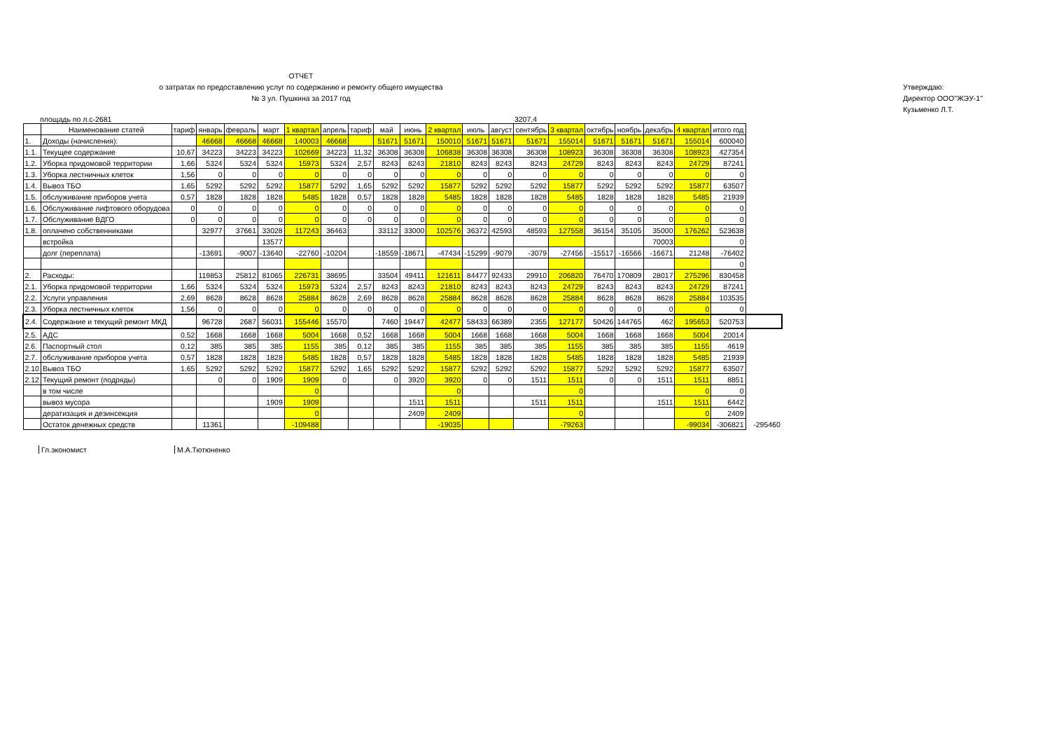ОТЧЕТ
о затратах по предоставлению услуг по содержанию и ремонту общего имущества
№ 3 ул. Пушкина за 2017 год
Утверждаю:
Директор ООО"ЖЭУ-1"
Кузьменко Л.Т.
площадь по л.с-2681 3207,4
| | Наименование статей | тариф | январь | февраль | март | 1 квартал | апрель | тариф | май | июнь | 2 квартал | июль | август | сентябрь | 3 квартал | октябрь | ноябрь | декабрь | 4 квартал | итого год | |
| --- | --- | --- | --- | --- | --- | --- | --- | --- | --- | --- | --- | --- | --- | --- | --- | --- | --- | --- | --- | --- | --- |
| 1. | Доходы (начисления): | | 46668 | 46668 | 46668 | 140003 | 46668 | | 51671 | 51671 | 150010 | 51671 | 51671 | 51671 | 155014 | 51671 | 51671 | 51671 | 155014 | 600040 | |
| 1.1. | Текущее содержание | 10,67 | 34223 | 34223 | 34223 | 102669 | 34223 | 11,32 | 36308 | 36308 | 106838 | 36308 | 36308 | 36308 | 108923 | 36308 | 36308 | 36308 | 108923 | 427354 | |
| 1.2. | Уборка придомовой территории | 1,66 | 5324 | 5324 | 5324 | 15973 | 5324 | 2,57 | 8243 | 8243 | 21810 | 8243 | 8243 | 8243 | 24729 | 8243 | 8243 | 8243 | 24729 | 87241 | |
| 1.3. | Уборка лестничных клеток | 1,56 | 0 | 0 | 0 | 0 | 0 | 0 | 0 | 0 | 0 | 0 | 0 | 0 | 0 | 0 | 0 | 0 | 0 | 0 | |
| 1.4. | Вывоз ТБО | 1,65 | 5292 | 5292 | 5292 | 15877 | 5292 | 1,65 | 5292 | 5292 | 15877 | 5292 | 5292 | 5292 | 15877 | 5292 | 5292 | 5292 | 15877 | 63507 | |
| 1.5. | обслуживание приборов учета | 0,57 | 1828 | 1828 | 1828 | 5485 | 1828 | 0,57 | 1828 | 1828 | 5485 | 1828 | 1828 | 1828 | 5485 | 1828 | 1828 | 1828 | 5485 | 21939 | |
| 1.6. | Обслуживание лифтового оборудова | 0 | 0 | 0 | 0 | 0 | 0 | 0 | 0 | 0 | 0 | 0 | 0 | 0 | 0 | 0 | 0 | 0 | 0 | 0 | |
| 1.7. | Обслуживание ВДГО | 0 | 0 | 0 | 0 | 0 | 0 | 0 | 0 | 0 | 0 | 0 | 0 | 0 | 0 | 0 | 0 | 0 | 0 | 0 | |
| 1.8. | оплачено собственниками | | 32977 | 37661 | 33028 | 117243 | 36463 | | 33112 | 33000 | 102576 | 36372 | 42593 | 48593 | 127558 | 36154 | 35105 | 35000 | 176262 | 523638 | |
| | встройка | | | | 13577 | | | | | | | | | | | | | 70003 | | 0 | |
| | долг (переплата) | | -13691 | -9007 | -13640 | -22760 | -10204 | | -18559 | -18671 | -47434 | -15299 | -9079 | -3079 | -27456 | -15517 | -16566 | -16671 | 21248 | -76402 | |
| | | | | | | | | | | | | | | | | | | | | 0 | |
| 2. | Расходы: | | 119853 | 25812 | 81065 | 226731 | 38695 | | 33504 | 49411 | 121611 | 84477 | 92433 | 29910 | 206820 | 76470 | 170809 | 28017 | 275296 | 830458 | |
| 2.1. | Уборка придомовой территории | 1,66 | 5324 | 5324 | 5324 | 15973 | 5324 | 2,57 | 8243 | 8243 | 21810 | 8243 | 8243 | 8243 | 24729 | 8243 | 8243 | 8243 | 24729 | 87241 | |
| 2.2. | Услуги управления | 2,69 | 8628 | 8628 | 8628 | 25884 | 8628 | 2,69 | 8628 | 8628 | 25884 | 8628 | 8628 | 8628 | 25884 | 8628 | 8628 | 8628 | 25884 | 103535 | |
| 2.3. | Уборка лестничных клеток | 1,56 | 0 | 0 | 0 | 0 | 0 | 0 | 0 | 0 | 0 | 0 | 0 | 0 | 0 | 0 | 0 | 0 | 0 | 0 | |
| 2.4. | Содержание и текущий ремонт МКД | | 96728 | 2687 | 56031 | 155446 | 15570 | | 7460 | 19447 | 42477 | 58433 | 66389 | 2355 | 127177 | 50426 | 144765 | 462 | 195653 | 520753 | |
| 2.5. | АДС | 0,52 | 1668 | 1668 | 1668 | 5004 | 1668 | 0,52 | 1668 | 1668 | 5004 | 1668 | 1668 | 1668 | 5004 | 1668 | 1668 | 1668 | 5004 | 20014 | |
| 2.6. | Паспортный стол | 0,12 | 385 | 385 | 385 | 1155 | 385 | 0,12 | 385 | 385 | 1155 | 385 | 385 | 385 | 1155 | 385 | 385 | 385 | 1155 | 4619 | |
| 2.7. | обслуживание приборов учета | 0,57 | 1828 | 1828 | 1828 | 5485 | 1828 | 0,57 | 1828 | 1828 | 5485 | 1828 | 1828 | 1828 | 5485 | 1828 | 1828 | 1828 | 5485 | 21939 | |
| 2.10 | Вывоз ТБО | 1,65 | 5292 | 5292 | 5292 | 15877 | 5292 | 1,65 | 5292 | 5292 | 15877 | 5292 | 5292 | 5292 | 15877 | 5292 | 5292 | 5292 | 15877 | 63507 | |
| 2.12 | Текущий ремонт (подряды) | | 0 | 0 | 1909 | 1909 | 0 | | 0 | 3920 | 3920 | 0 | 0 | 1511 | 1511 | 0 | 0 | 1511 | 1511 | 8851 | |
| | в том числе | | | | | 0 | | | | | 0 | | | | 0 | | | | 0 | 0 | |
| | вывоз мусора | | | | 1909 | 1909 | | | | 1511 | 1511 | | | 1511 | 1511 | | | 1511 | 1511 | 6442 | |
| | дератизация и дезинсекция | | | | | 0 | | | | 2409 | 2409 | | | | 0 | | | | 0 | 2409 | |
| | Остаток денежных средств | | 11361 | | | -109488 | | | | | -19035 | | | | -79263 | | | | -99034 | -306821 | -295460 |
Гл.экономист М.А.Тютюненко